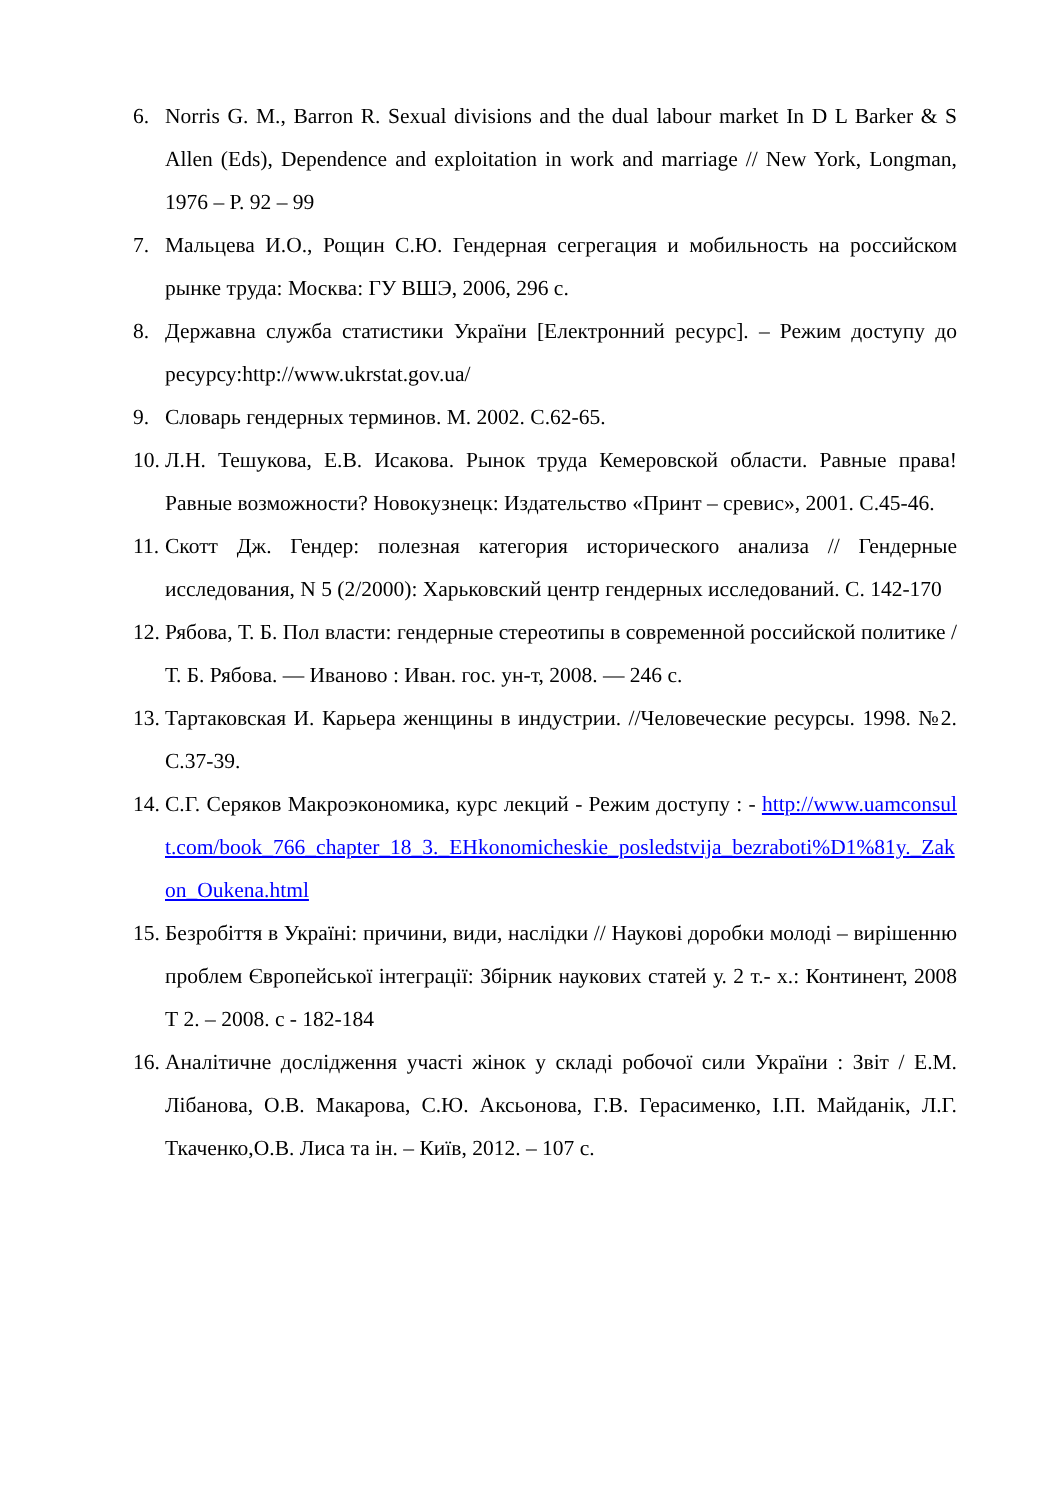6. Norris G. M., Barron R. Sexual divisions and the dual labour market In D L Barker & S Allen (Eds), Dependence and exploitation in work and marriage // New York, Longman, 1976 – P. 92 – 99
7. Мальцева И.О., Рощин С.Ю. Гендерная сегрегация и мобильность на российском рынке труда: Москва: ГУ ВШЭ, 2006, 296 с.
8. Державна служба статистики України [Електронний ресурс]. – Режим доступу до ресурсу:http://www.ukrstat.gov.ua/
9. Словарь гендерных терминов. М. 2002. С.62-65.
10. Л.Н. Тешукова, Е.В. Исакова. Рынок труда Кемеровской области. Равные права! Равные возможности? Новокузнецк: Издательство «Принт – сревис», 2001. С.45-46.
11. Скотт Дж. Гендер: полезная категория исторического анализа // Гендерные исследования, N 5 (2/2000): Харьковский центр гендерных исследований. С. 142-170
12. Рябова, Т. Б. Пол власти: гендерные стереотипы в современной российской политике / Т. Б. Рябова. — Иваново : Иван. гос. ун-т, 2008. — 246 с.
13. Тартаковская И. Карьера женщины в индустрии. //Человеческие ресурсы. 1998. №2. С.37-39.
14. С.Г. Серяков Макроэкономика, курс лекций - Режим доступу : - http://www.uamconsult.com/book_766_chapter_18_3._EHkonomicheskie_posledstvija_bezraboti%D1%81y._Zakon_Oukena.html
15. Безробіття в Україні: причини, види, наслідки // Наукові доробки молоді – вирішенню проблем Європейської інтеграції: Збірник наукових статей у. 2 т.- х.: Континент, 2008 Т 2. – 2008. с - 182-184
16. Аналітичне дослідження участі жінок у складі робочої сили України : Звіт / Е.М. Лібанова, О.В. Макарова, С.Ю. Аксьонова, Г.В. Герасименко, І.П. Майданік, Л.Г. Ткаченко,О.В. Лиса та ін. – Київ, 2012. – 107 с.